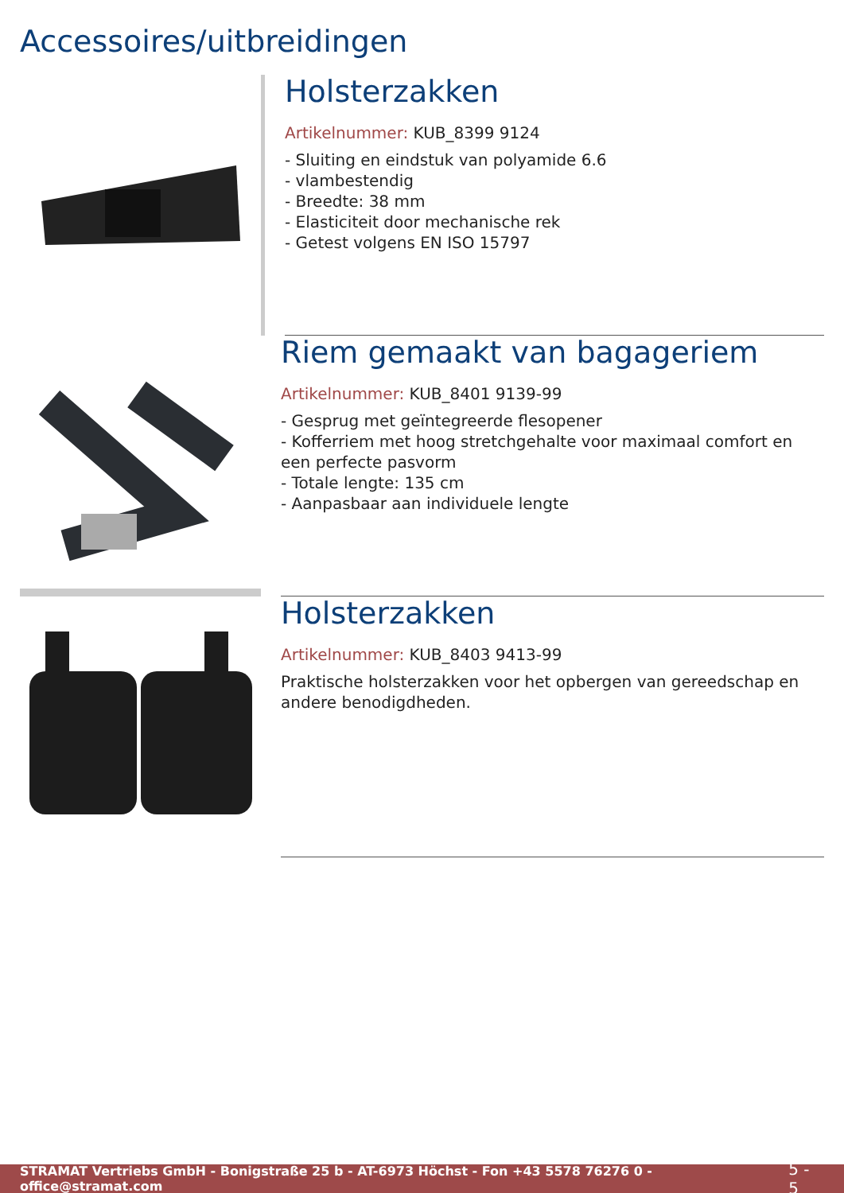Accessoires/uitbreidingen
Holsterzakken
Artikelnummer: KUB_8399 9124
- Sluiting en eindstuk van polyamide 6.6
- vlambestendig
- Breedte: 38 mm
- Elasticiteit door mechanische rek
- Getest volgens EN ISO 15797
Riem gemaakt van bagageriem
Artikelnummer: KUB_8401 9139-99
- Gesprug met geïntegreerde flesopener
- Kofferriem met hoog stretchgehalte voor maximaal comfort en een perfecte pasvorm
- Totale lengte: 135 cm
- Aanpasbaar aan individuele lengte
Holsterzakken
Artikelnummer: KUB_8403 9413-99
Praktische holsterzakken voor het opbergen van gereedschap en andere benodigdheden.
STRAMAT Vertriebs GmbH - Bonigstraße 25 b - AT-6973 Höchst - Fon +43 5578 76276 0 - office@stramat.com 5 - 5